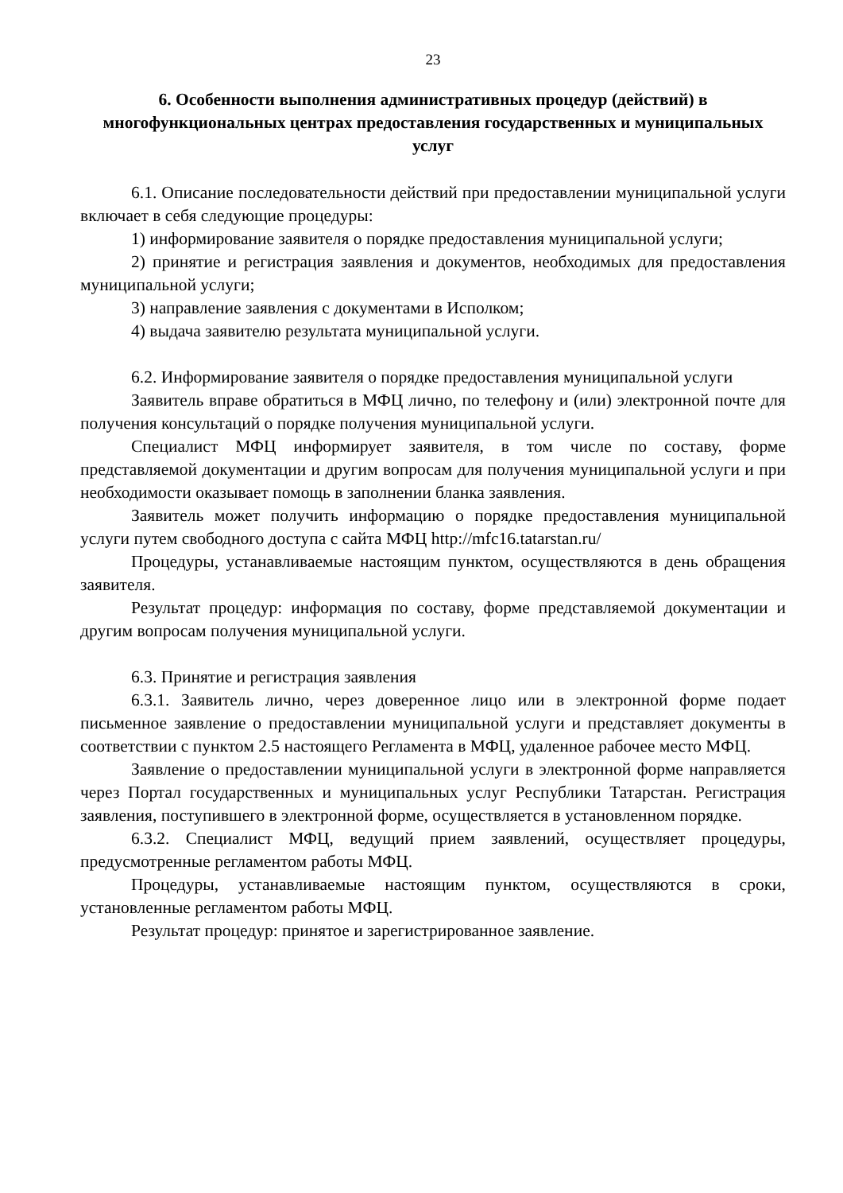23
6. Особенности выполнения административных процедур (действий) в многофункциональных центрах предоставления государственных и муниципальных услуг
6.1. Описание последовательности действий при предоставлении муниципальной услуги включает в себя следующие процедуры:
1) информирование заявителя о порядке предоставления муниципальной услуги;
2) принятие и регистрация заявления и документов, необходимых для предоставления муниципальной услуги;
3) направление заявления с документами в Исполком;
4) выдача заявителю результата муниципальной услуги.
6.2. Информирование заявителя о порядке предоставления муниципальной услуги
Заявитель вправе обратиться в МФЦ лично, по телефону и (или) электронной почте для получения консультаций о порядке получения муниципальной услуги.
Специалист МФЦ информирует заявителя, в том числе по составу, форме представляемой документации и другим вопросам для получения муниципальной услуги и при необходимости оказывает помощь в заполнении бланка заявления.
Заявитель может получить информацию о порядке предоставления муниципальной услуги путем свободного доступа с сайта МФЦ http://mfc16.tatarstan.ru/
Процедуры, устанавливаемые настоящим пунктом, осуществляются в день обращения заявителя.
Результат процедур: информация по составу, форме представляемой документации и другим вопросам получения муниципальной услуги.
6.3. Принятие и регистрация заявления
6.3.1. Заявитель лично, через доверенное лицо или в электронной форме подает письменное заявление о предоставлении муниципальной услуги и представляет документы в соответствии с пунктом 2.5 настоящего Регламента в МФЦ, удаленное рабочее место МФЦ.
Заявление о предоставлении муниципальной услуги в электронной форме направляется через Портал государственных и муниципальных услуг Республики Татарстан. Регистрация заявления, поступившего в электронной форме, осуществляется в установленном порядке.
6.3.2. Специалист МФЦ, ведущий прием заявлений, осуществляет процедуры, предусмотренные регламентом работы МФЦ.
Процедуры, устанавливаемые настоящим пунктом, осуществляются в сроки, установленные регламентом работы МФЦ.
Результат процедур: принятое и зарегистрированное заявление.